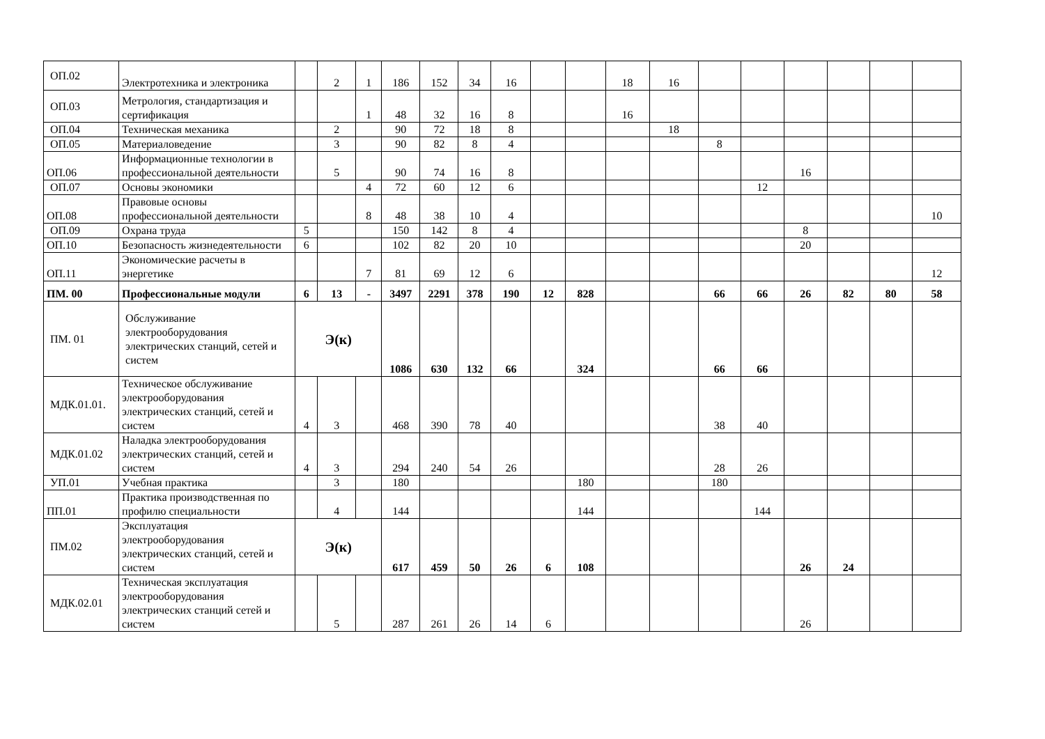| ОП.02 | Электротехника и электроника | | 2 | 1 | 186 | 152 | 34 | 16 | | | 18 | 16 | | | | | | |
| ОП.03 | Метрология, стандартизация и сертификация | | | 1 | 48 | 32 | 16 | 8 | | | 16 | | | | | | | |
| ОП.04 | Техническая механика | | 2 | | 90 | 72 | 18 | 8 | | | | 18 | | | | | | |
| ОП.05 | Материаловедение | | 3 | | 90 | 82 | 8 | 4 | | | | | 8 | | | | | |
| ОП.06 | Информационные технологии в профессиональной деятельности | | 5 | | 90 | 74 | 16 | 8 | | | | | | | 16 | | | |
| ОП.07 | Основы экономики | | | 4 | 72 | 60 | 12 | 6 | | | | | | 12 | | | | |
| ОП.08 | Правовые основы профессиональной деятельности | | | 8 | 48 | 38 | 10 | 4 | | | | | | | | | | 10 |
| ОП.09 | Охрана труда | 5 | | | 150 | 142 | 8 | 4 | | | | | | | 8 | | | |
| ОП.10 | Безопасность жизнедеятельности | 6 | | | 102 | 82 | 20 | 10 | | | | | | | 20 | | | |
| ОП.11 | Экономические расчеты в энергетике | | | 7 | 81 | 69 | 12 | 6 | | | | | | | | | | 12 |
| ПМ. 00 | Профессиональные модули | 6 | 13 | - | 3497 | 2291 | 378 | 190 | 12 | 828 | | | 66 | 66 | 26 | 82 | 80 | 58 |
| ПМ. 01 | Обслуживание электрооборудования электрических станций, сетей и систем | Э(к) | | | 1086 | 630 | 132 | 66 | | 324 | | | 66 | 66 | | | | |
| МДК.01.01. | Техническое обслуживание электрооборудования электрических станций, сетей и систем | 4 | 3 | | 468 | 390 | 78 | 40 | | | | | 38 | 40 | | | | |
| МДК.01.02 | Наладка электрооборудования электрических станций, сетей и систем | 4 | 3 | | 294 | 240 | 54 | 26 | | | | | 28 | 26 | | | | |
| УП.01 | Учебная практика | | 3 | | 180 | | | | | 180 | | | 180 | | | | | |
| ПП.01 | Практика производственная по профилю специальности | | 4 | | 144 | | | | | 144 | | | | 144 | | | | |
| ПМ.02 | Эксплуатация электрооборудования электрических станций, сетей и систем | Э(к) | | | 617 | 459 | 50 | 26 | 6 | 108 | | | | | 26 | 24 | | |
| МДК.02.01 | Техническая эксплуатация электрооборудования электрических станций сетей и систем | | 5 | | 287 | 261 | 26 | 14 | 6 | | | | | | 26 | | | |